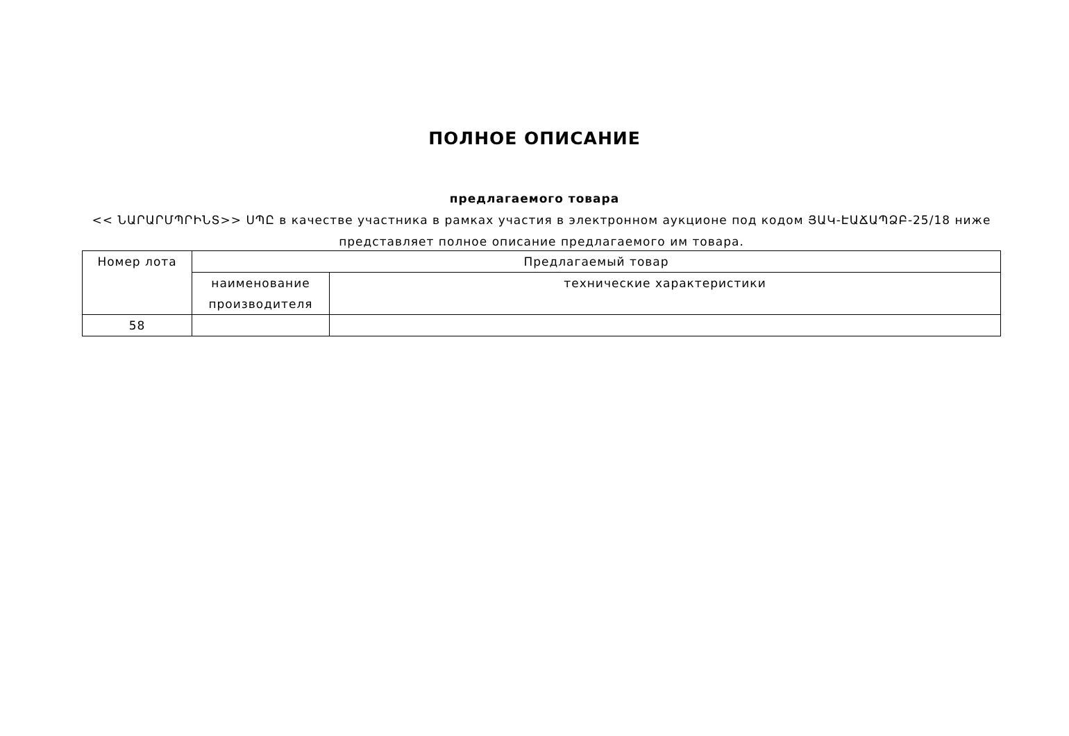ПОЛНОЕ ОПИСАНИЕ
предлагаемого товара
<< ՆԱՐԱՐՄՊՐԻՆՏ>> ՍՊԸ в качестве участника в рамках участия в электронном аукционе под кодом ՅԱԿ-ԷԱՃԱՊՁԲ-25/18 ниже представляет полное описание предлагаемого им товара.
| Номер лота | Предлагаемый товар | |
| --- | --- | --- |
| | наименование производителя | технические характеристики |
| 58 | | |